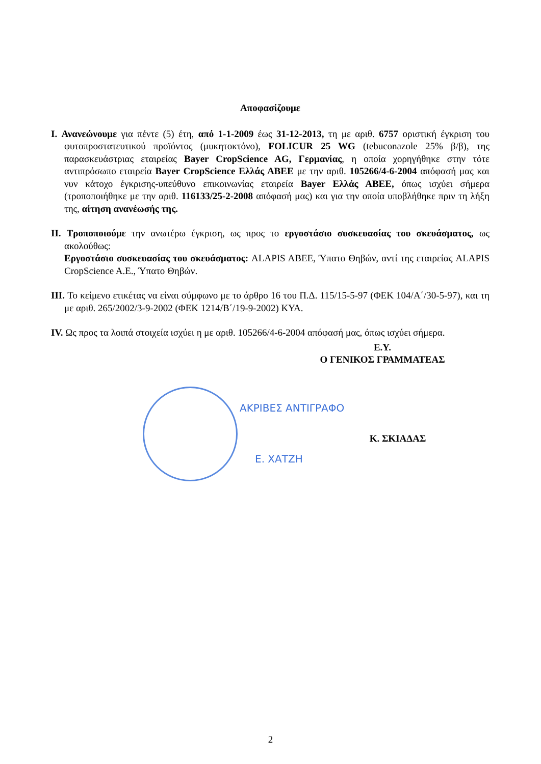Αποφασίζουμε
I. Ανανεώνουμε για πέντε (5) έτη, από 1-1-2009 έως 31-12-2013, τη με αριθ. 6757 οριστική έγκριση του φυτοπροστατευτικού προϊόντος (μυκητοκτόνο), FOLICUR 25 WG (tebuconazole 25% β/β), της παρασκευάστριας εταιρείας Bayer CropScience AG, Γερμανίας, η οποία χορηγήθηκε στην τότε αντιπρόσωπο εταιρεία Bayer CropScience Ελλάς ΑΒΕΕ με την αριθ. 105266/4-6-2004 απόφασή μας και νυν κάτοχο έγκρισης-υπεύθυνο επικοινωνίας εταιρεία Bayer Ελλάς ΑΒΕΕ, όπως ισχύει σήμερα (τροποποιήθηκε με την αριθ. 116133/25-2-2008 απόφασή μας) και για την οποία υποβλήθηκε πριν τη λήξη της, αίτηση ανανέωσής της.
II. Τροποποιούμε την ανωτέρω έγκριση, ως προς το εργοστάσιο συσκευασίας του σκευάσματος, ως ακολούθως:
Εργοστάσιο συσκευασίας του σκευάσματος: ALAPIS ABEE, Ύπατο Θηβών, αντί της εταιρείας ALAPIS CropScience A.E., Ύπατο Θηβών.
III. Το κείμενο ετικέτας να είναι σύμφωνο με το άρθρο 16 του Π.Δ. 115/15-5-97 (ΦΕΚ 104/Α΄/30-5-97), και τη με αριθ. 265/2002/3-9-2002 (ΦΕΚ 1214/Β΄/19-9-2002) ΚΥΑ.
IV. Ως προς τα λοιπά στοιχεία ισχύει η με αριθ. 105266/4-6-2004 απόφασή μας, όπως ισχύει σήμερα.
Ε.Υ.
Ο ΓΕΝΙΚΟΣ ΓΡΑΜΜΑΤΕΑΣ
ΑΚΡΙΒΕΣ ΑΝΤΙΓΡΑΦΟ
Ε. ΧΑΤΖΗ
Κ. ΣΚΙΑΔΑΣ
2